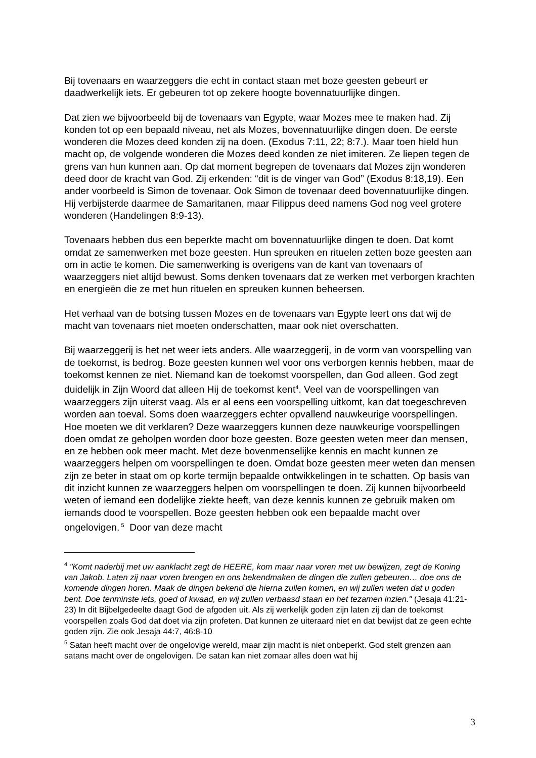Bij tovenaars en waarzeggers die echt in contact staan met boze geesten gebeurt er daadwerkelijk iets. Er gebeuren tot op zekere hoogte bovennatuurlijke dingen.
Dat zien we bijvoorbeeld bij de tovenaars van Egypte, waar Mozes mee te maken had. Zij konden tot op een bepaald niveau, net als Mozes, bovennatuurlijke dingen doen. De eerste wonderen die Mozes deed konden zij na doen. (Exodus 7:11, 22; 8:7.). Maar toen hield hun macht op, de volgende wonderen die Mozes deed konden ze niet imiteren. Ze liepen tegen de grens van hun kunnen aan. Op dat moment begrepen de tovenaars dat Mozes zijn wonderen deed door de kracht van God. Zij erkenden: “dit is de vinger van God” (Exodus 8:18,19). Een ander voorbeeld is Simon de tovenaar. Ook Simon de tovenaar deed bovennatuurlijke dingen. Hij verbijsterde daarmee de Samaritanen, maar Filippus deed namens God nog veel grotere wonderen (Handelingen 8:9-13).
Tovenaars hebben dus een beperkte macht om bovennatuurlijke dingen te doen. Dat komt omdat ze samenwerken met boze geesten. Hun spreuken en rituelen zetten boze geesten aan om in actie te komen. Die samenwerking is overigens van de kant van tovenaars of waarzeggers niet altijd bewust. Soms denken tovenaars dat ze werken met verborgen krachten en energieën die ze met hun rituelen en spreuken kunnen beheersen.
Het verhaal van de botsing tussen Mozes en de tovenaars van Egypte leert ons dat wij de macht van tovenaars niet moeten onderschatten, maar ook niet overschatten.
Bij waarzeggerij is het net weer iets anders. Alle waarzeggerij, in de vorm van voorspelling van de toekomst, is bedrog. Boze geesten kunnen wel voor ons verborgen kennis hebben, maar de toekomst kennen ze niet. Niemand kan de toekomst voorspellen, dan God alleen. God zegt duidelijk in Zijn Woord dat alleen Hij de toekomst kent<sup>4</sup>. Veel van de voorspellingen van waarzeggers zijn uiterst vaag. Als er al eens een voorspelling uitkomt, kan dat toegeschreven worden aan toeval. Soms doen waarzeggers echter opvallend nauwkeurige voorspellingen. Hoe moeten we dit verklaren? Deze waarzeggers kunnen deze nauwkeurige voorspellingen doen omdat ze geholpen worden door boze geesten. Boze geesten weten meer dan mensen, en ze hebben ook meer macht. Met deze bovenmenselijke kennis en macht kunnen ze waarzeggers helpen om voorspellingen te doen. Omdat boze geesten meer weten dan mensen zijn ze beter in staat om op korte termijn bepaalde ontwikkelingen in te schatten. Op basis van dit inzicht kunnen ze waarzeggers helpen om voorspellingen te doen. Zij kunnen bijvoorbeeld weten of iemand een dodelijke ziekte heeft, van deze kennis kunnen ze gebruik maken om iemands dood te voorspellen. Boze geesten hebben ook een bepaalde macht over ongelovigen.<sup>5</sup> Door van deze macht
<sup>4</sup> "Komt naderbij met uw aanklacht zegt de HEERE, kom maar naar voren met uw bewijzen, zegt de Koning van Jakob. Laten zij naar voren brengen en ons bekendmaken de dingen die zullen gebeuren… doe ons de komende dingen horen. Maak de dingen bekend die hierna zullen komen, en wij zullen weten dat u goden bent. Doe tenminste iets, goed of kwaad, en wij zullen verbaasd staan en het tezamen inzien." (Jesaja 41:21-23) In dit Bijbelgedeelte daagt God de afgoden uit. Als zij werkelijk goden zijn laten zij dan de toekomst voorspellen zoals God dat doet via zijn profeten. Dat kunnen ze uiteraard niet en dat bewijst dat ze geen echte goden zijn. Zie ook Jesaja 44:7, 46:8-10
<sup>5</sup> Satan heeft macht over de ongelovige wereld, maar zijn macht is niet onbeperkt. God stelt grenzen aan satans macht over de ongelovigen. De satan kan niet zomaar alles doen wat hij
3